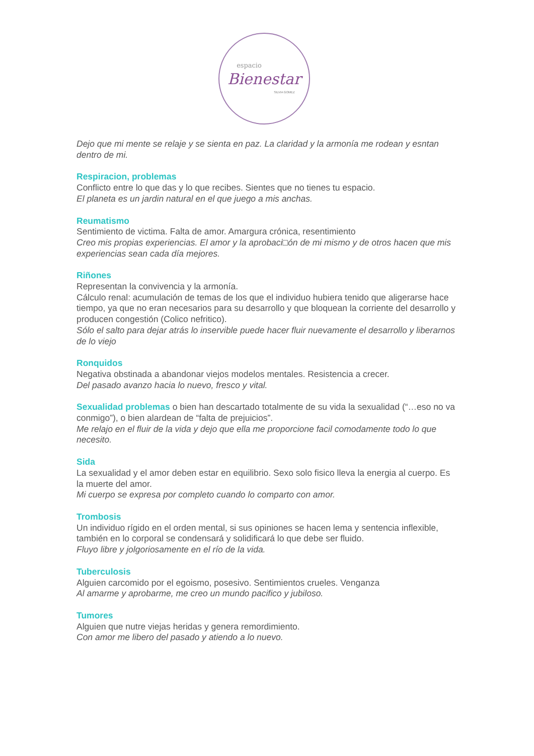espacio
Bienestar
SILVIA GOMEZ
Dejo que mi mente se relaje y se sienta en paz. La claridad y la armonía me rodean y esntan dentro de mi.
Respiracion, problemas
Conflicto entre lo que das y lo que recibes. Sientes que no tienes tu espacio.
El planeta es un jardin natural en el que juego a mis anchas.
Reumatismo
Sentimiento de victima. Falta de amor. Amargura crónica, resentimiento
Creo mis propias experiencias. El amor y la aprobaci□ón de mi mismo y de otros hacen que mis experiencias sean cada día mejores.
Riñones
Representan la convivencia y la armonía.
Cálculo renal: acumulación de temas de los que el individuo hubiera tenido que aligerarse hace tiempo, ya que no eran necesarios para su desarrollo y que bloquean la corriente del desarrollo y producen congestión (Colico nefritico).
Sólo el salto para dejar atrás lo inservible puede hacer fluir nuevamente el desarrollo y liberarnos de lo viejo
Ronquidos
Negativa obstinada a abandonar viejos modelos mentales. Resistencia a crecer.
Del pasado avanzo hacia lo nuevo, fresco y vital.
Sexualidad problemas o bien han descartado totalmente de su vida la sexualidad (“…eso no va conmigo”), o bien alardean de “falta de prejuicios”.
Me relajo en el fluir de la vida y dejo que ella me proporcione facil comodamente todo lo que necesito.
Sida
La sexualidad y el amor deben estar en equilibrio. Sexo solo fisico lleva la energia al cuerpo. Es la muerte del amor.
Mi cuerpo se expresa por completo cuando lo comparto con amor.
Trombosis
Un individuo rígido en el orden mental, si sus opiniones se hacen lema y sentencia inflexible, también en lo corporal se condensará y solidificará lo que debe ser fluido.
Fluyo libre y jolgoriosamente en el río de la vida.
Tuberculosis
Alguien carcomido por el egoismo, posesivo. Sentimientos crueles. Venganza
Al amarme y aprobarme, me creo un mundo pacifico y jubiloso.
Tumores
Alguien que nutre viejas heridas y genera remordimiento.
Con amor me libero del pasado y atiendo a lo nuevo.